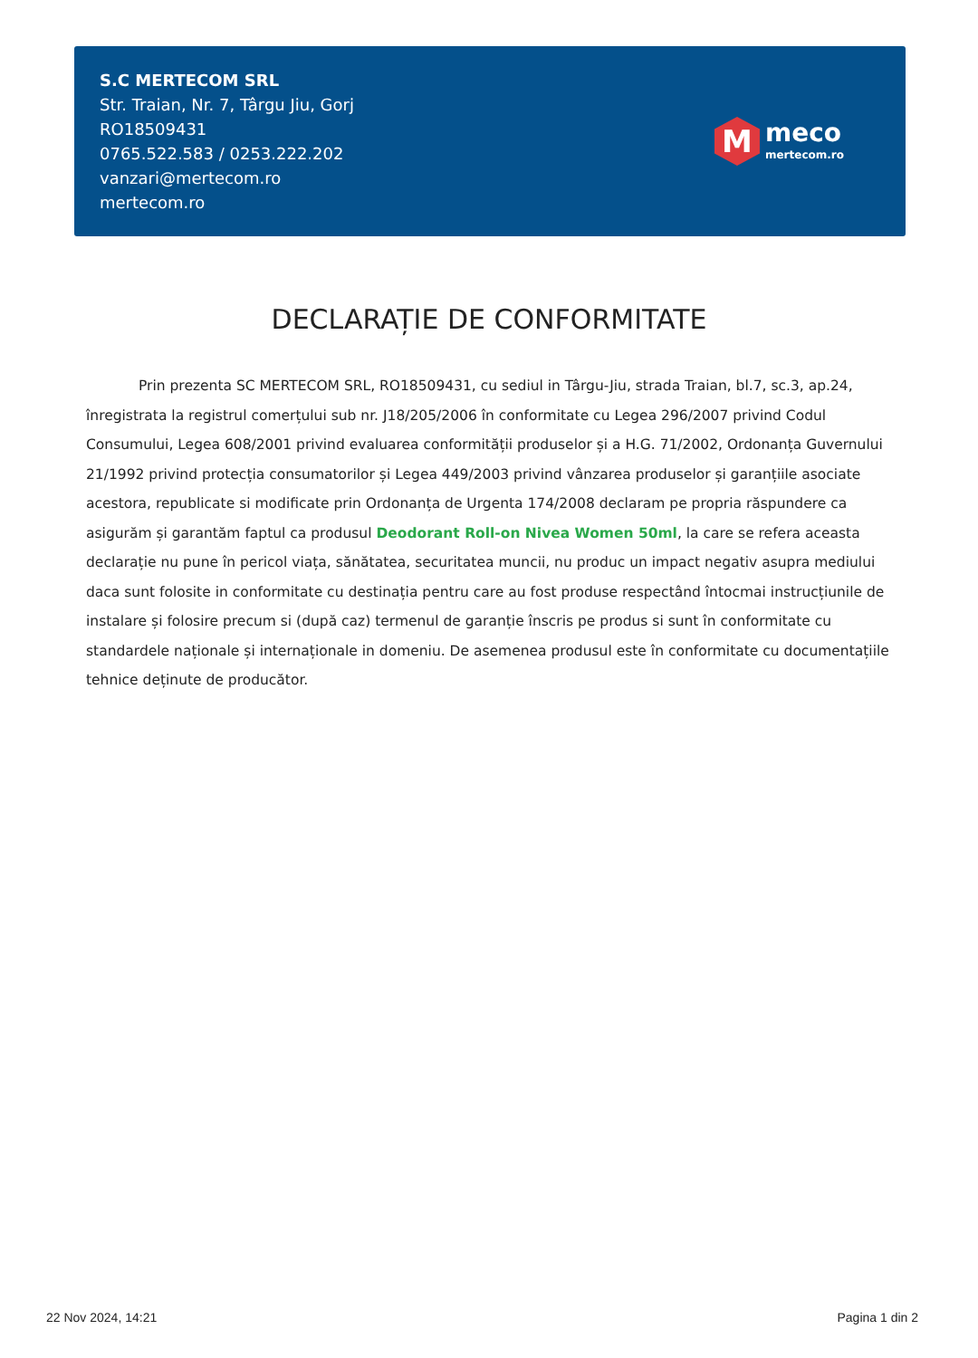S.C MERTECOM SRL
Str. Traian, Nr. 7, Târgu Jiu, Gorj
RO18509431
0765.522.583 / 0253.222.202
vanzari@mertecom.ro
mertecom.ro
M
meco
mertecom.ro
DECLARAȚIE DE CONFORMITATE
Prin prezenta SC MERTECOM SRL, RO18509431, cu sediul in Târgu-Jiu, strada Traian, bl.7, sc.3, ap.24, înregistrata la registrul comerțului sub nr. J18/205/2006 în conformitate cu Legea 296/2007 privind Codul Consumului, Legea 608/2001 privind evaluarea conformității produselor și a H.G. 71/2002, Ordonanța Guvernului 21/1992 privind protecția consumatorilor și Legea 449/2003 privind vânzarea produselor și garanțiile asociate acestora, republicate si modificate prin Ordonanța de Urgenta 174/2008 declaram pe propria răspundere ca asigurăm și garantăm faptul ca produsul Deodorant Roll-on Nivea Women 50ml, la care se refera aceasta declarație nu pune în pericol viața, sănătatea, securitatea muncii, nu produc un impact negativ asupra mediului daca sunt folosite in conformitate cu destinația pentru care au fost produse respectând întocmai instrucțiunile de instalare și folosire precum si (după caz) termenul de garanție înscris pe produs si sunt în conformitate cu standardele naționale și internaționale in domeniu. De asemenea produsul este în conformitate cu documentațiile tehnice deținute de producător.
22 Nov 2024, 14:21 Pagina 1 din 2